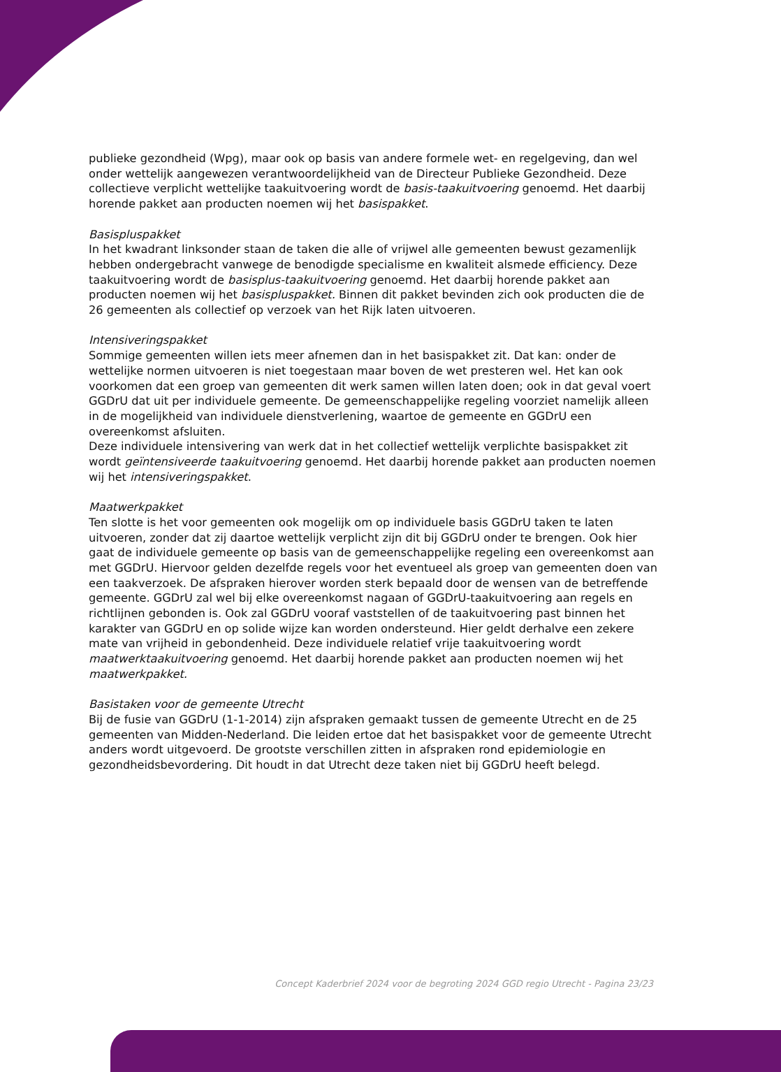publieke gezondheid (Wpg), maar ook op basis van andere formele wet- en regelgeving, dan wel onder wettelijk aangewezen verantwoordelijkheid van de Directeur Publieke Gezondheid. Deze collectieve verplicht wettelijke taakuitvoering wordt de basis-taakuitvoering genoemd. Het daarbij horende pakket aan producten noemen wij het basispakket.
Basispluspakket
In het kwadrant linksonder staan de taken die alle of vrijwel alle gemeenten bewust gezamenlijk hebben ondergebracht vanwege de benodigde specialisme en kwaliteit alsmede efficiency. Deze taakuitvoering wordt de basisplus-taakuitvoering genoemd. Het daarbij horende pakket aan producten noemen wij het basispluspakket. Binnen dit pakket bevinden zich ook producten die de 26 gemeenten als collectief op verzoek van het Rijk laten uitvoeren.
Intensiveringspakket
Sommige gemeenten willen iets meer afnemen dan in het basispakket zit. Dat kan: onder de wettelijke normen uitvoeren is niet toegestaan maar boven de wet presteren wel. Het kan ook voorkomen dat een groep van gemeenten dit werk samen willen laten doen; ook in dat geval voert GGDrU dat uit per individuele gemeente. De gemeenschappelijke regeling voorziet namelijk alleen in de mogelijkheid van individuele dienstverlening, waartoe de gemeente en GGDrU een overeenkomst afsluiten.
Deze individuele intensivering van werk dat in het collectief wettelijk verplichte basispakket zit wordt geïntensiveerde taakuitvoering genoemd. Het daarbij horende pakket aan producten noemen wij het intensiveringspakket.
Maatwerkpakket
Ten slotte is het voor gemeenten ook mogelijk om op individuele basis GGDrU taken te laten uitvoeren, zonder dat zij daartoe wettelijk verplicht zijn dit bij GGDrU onder te brengen. Ook hier gaat de individuele gemeente op basis van de gemeenschappelijke regeling een overeenkomst aan met GGDrU. Hiervoor gelden dezelfde regels voor het eventueel als groep van gemeenten doen van een taakverzoek. De afspraken hierover worden sterk bepaald door de wensen van de betreffende gemeente. GGDrU zal wel bij elke overeenkomst nagaan of GGDrU-taakuitvoering aan regels en richtlijnen gebonden is. Ook zal GGDrU vooraf vaststellen of de taakuitvoering past binnen het karakter van GGDrU en op solide wijze kan worden ondersteund. Hier geldt derhalve een zekere mate van vrijheid in gebondenheid. Deze individuele relatief vrije taakuitvoering wordt maatwerktaakuitvoering genoemd. Het daarbij horende pakket aan producten noemen wij het maatwerkpakket.
Basistaken voor de gemeente Utrecht
Bij de fusie van GGDrU (1-1-2014) zijn afspraken gemaakt tussen de gemeente Utrecht en de 25 gemeenten van Midden-Nederland. Die leiden ertoe dat het basispakket voor de gemeente Utrecht anders wordt uitgevoerd. De grootste verschillen zitten in afspraken rond epidemiologie en gezondheidsbevordering. Dit houdt in dat Utrecht deze taken niet bij GGDrU heeft belegd.
Concept Kaderbrief 2024 voor de begroting 2024 GGD regio Utrecht - Pagina 23/23